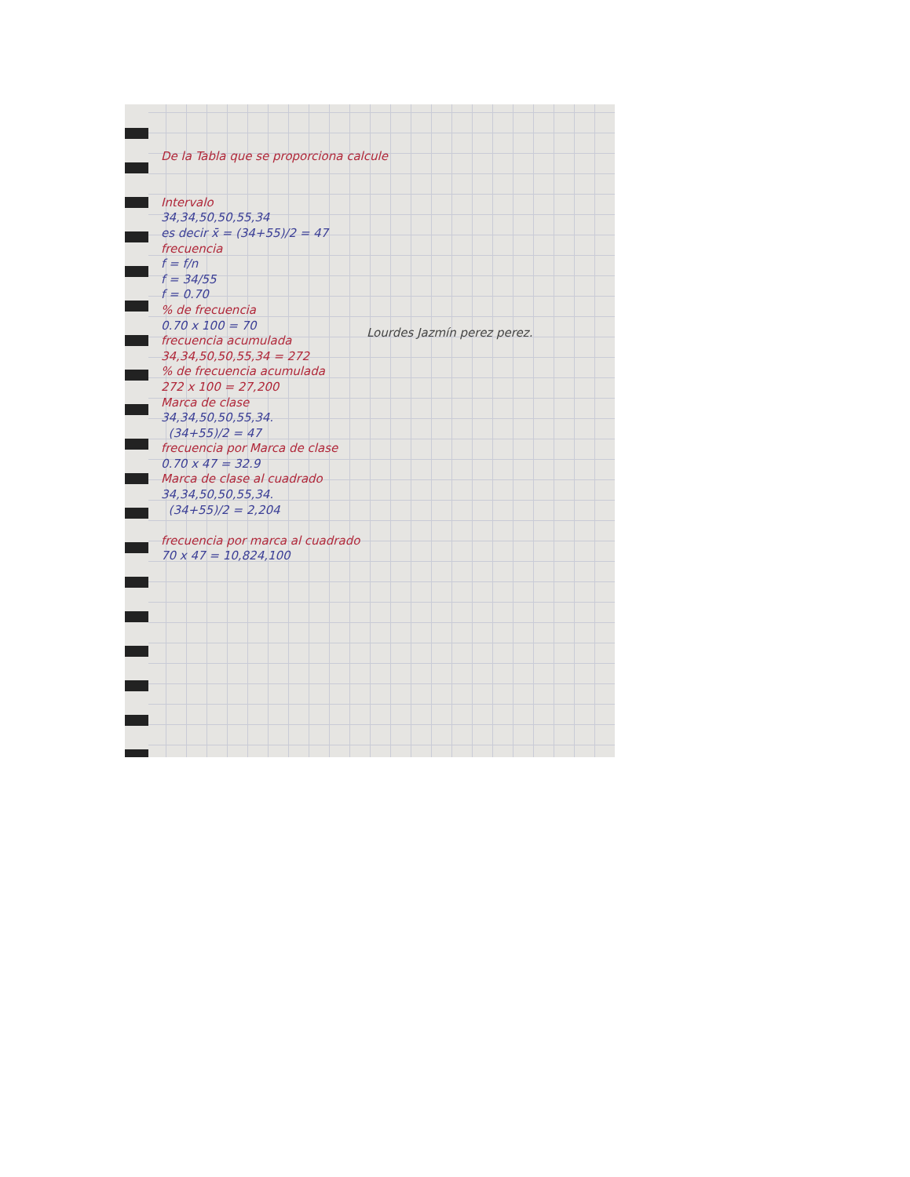De la Tabla que se proporciona calcule
Intervalo
34,34,50,50,55,34
es decir x̄ = (34+55)/2 = 47
frecuencia
f = f/n
f = 34/55
f = 0.70
% de frecuencia
0.70 x 100 = 70
frecuencia acumulada
34,34,50,50,55,34 = 272
% de frecuencia acumulada
272 x 100 = 27,200
Marca de clase
34,34,50,50,55,34.
(34+55)/2 = 47
frecuencia por Marca de clase
0.70 x 47 = 32.9
Marca de clase al cuadrado
34,34,50,50,55,34.
(34+55)/2 = 2,204
frecuencia por marca al cuadrado
70 x 47 = 10,824,100
Lourdes Jazmín perez perez.